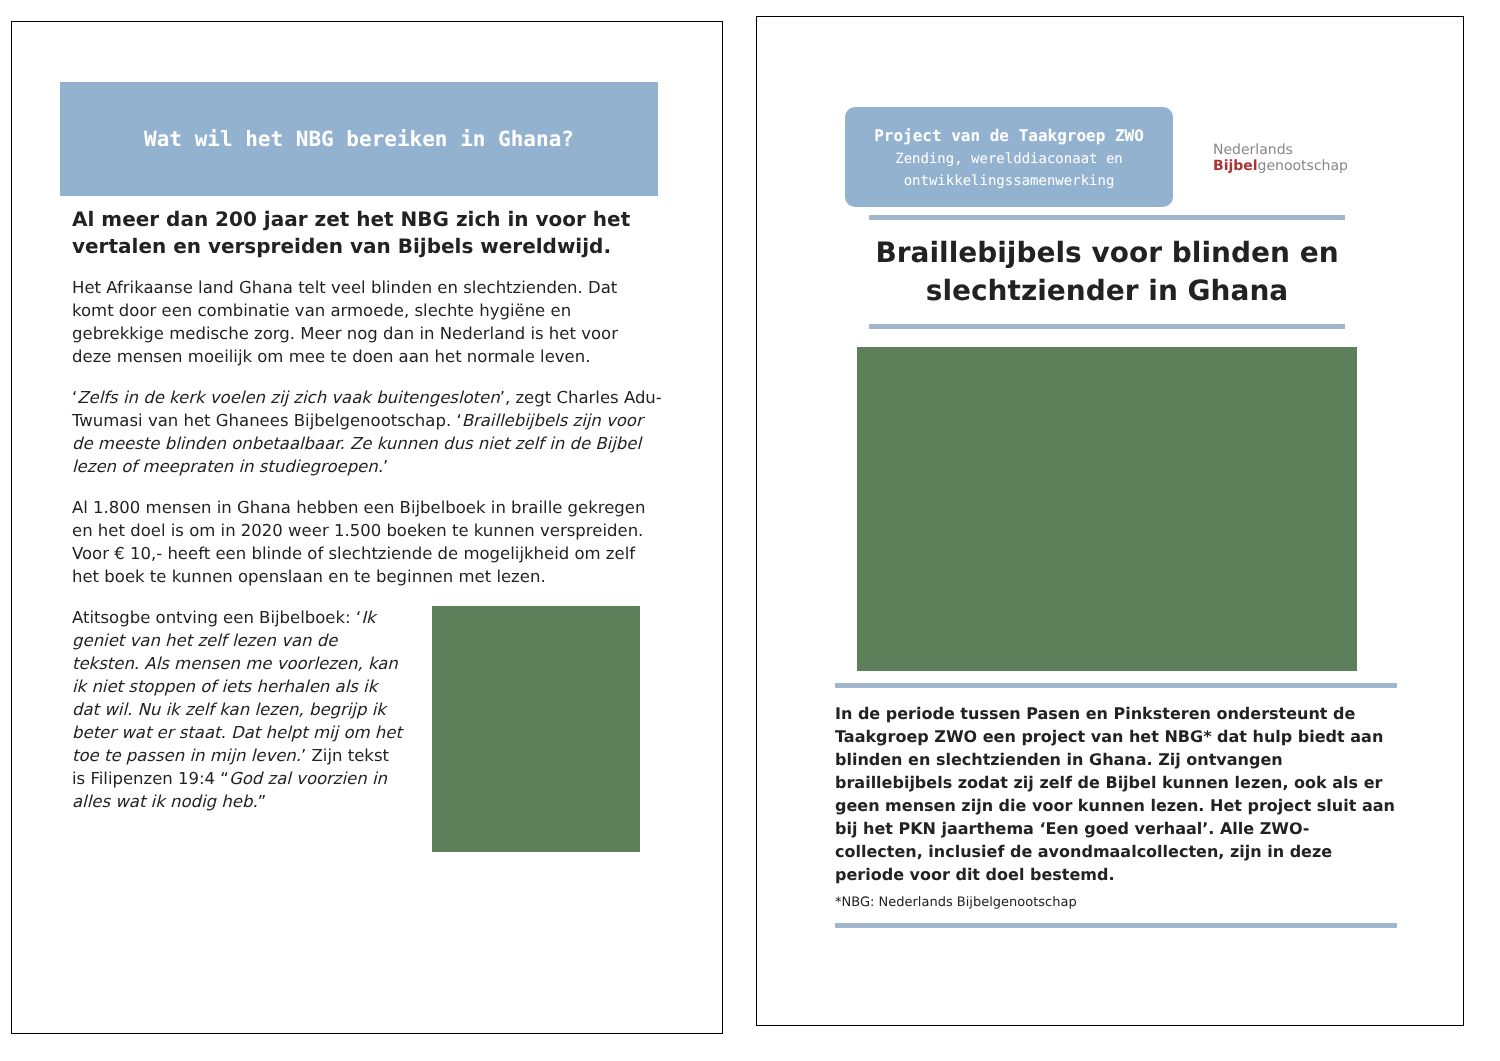Wat wil het NBG bereiken in Ghana?
Al meer dan 200 jaar zet het NBG zich in voor het vertalen en verspreiden van Bijbels wereldwijd.
Het Afrikaanse land Ghana telt veel blinden en slechtzienden. Dat komt door een combinatie van armoede, slechte hygiëne en gebrekkige medische zorg. Meer nog dan in Nederland is het voor deze mensen moeilijk om mee te doen aan het normale leven.
‘Zelfs in de kerk voelen zij zich vaak buitengesloten’, zegt Charles Adu-Twumasi van het Ghanees Bijbelgenootschap. ‘Braillebijbels zijn voor de meeste blinden onbetaalbaar. Ze kunnen dus niet zelf in de Bijbel lezen of meepraten in studiegroepen.’
Al 1.800 mensen in Ghana hebben een Bijbelboek in braille gekregen en het doel is om in 2020 weer 1.500 boeken te kunnen verspreiden. Voor € 10,- heeft een blinde of slechtziende de mogelijkheid om zelf het boek te kunnen openslaan en te beginnen met lezen.
Atitsogbe ontving een Bijbelboek: ‘Ik geniet van het zelf lezen van de teksten. Als mensen me voorlezen, kan ik niet stoppen of iets herhalen als ik dat wil. Nu ik zelf kan lezen, begrijp ik beter wat er staat. Dat helpt mij om het toe te passen in mijn leven.’ Zijn tekst is Filipenzen 19:4 “God zal voorzien in alles wat ik nodig heb.”
Project van de Taakgroep ZWO
Zending, werelddiaconaat en ontwikkelingssamenwerking
Nederlands
Bijbelgenootschap
Braillebijbels voor blinden en slechtziender in Ghana
In de periode tussen Pasen en Pinksteren ondersteunt de Taakgroep ZWO een project van het NBG* dat hulp biedt aan blinden en slechtzienden in Ghana. Zij ontvangen braillebijbels zodat zij zelf de Bijbel kunnen lezen, ook als er geen mensen zijn die voor kunnen lezen. Het project sluit aan bij het PKN jaarthema ‘Een goed verhaal’. Alle ZWO-collecten, inclusief de avondmaalcollecten, zijn in deze periode voor dit doel bestemd.
*NBG: Nederlands Bijbelgenootschap